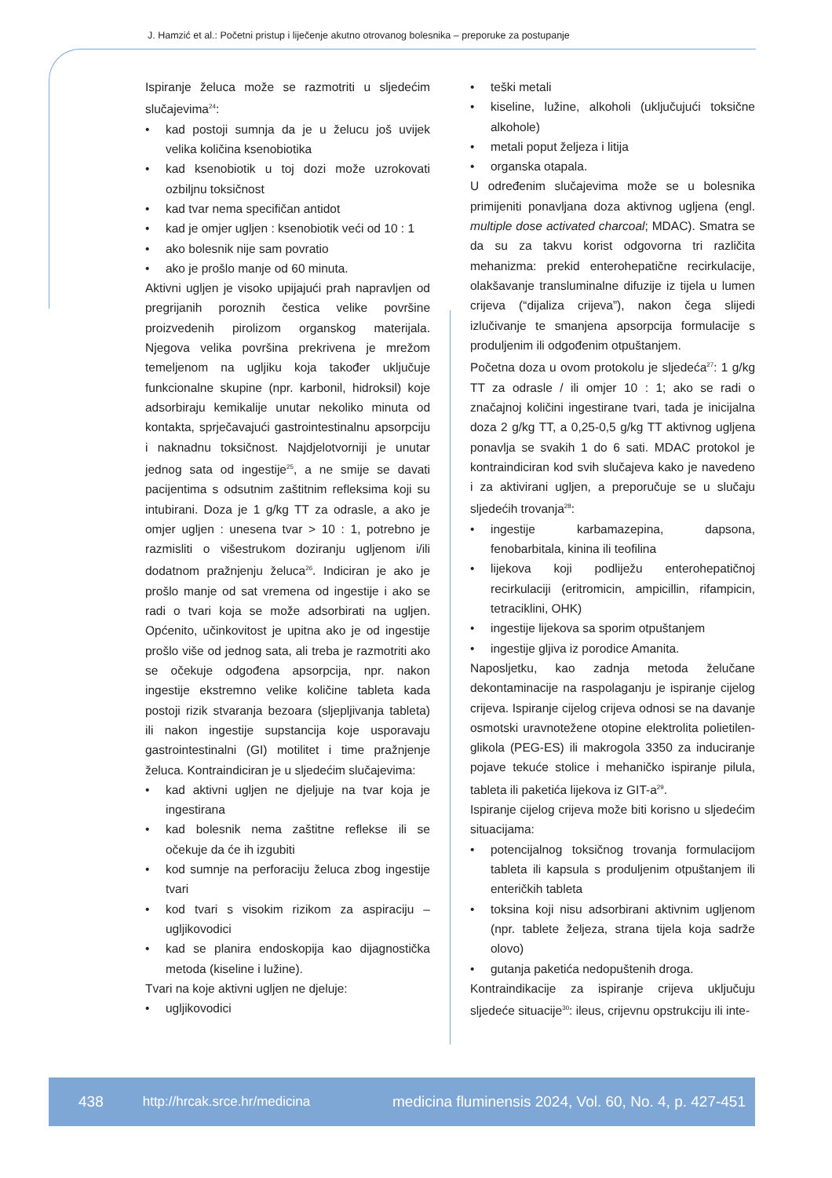J. Hamzić et al.: Početni pristup i liječenje akutno otrovanog bolesnika – preporuke za postupanje
Ispiranje želuca može se razmotriti u sljedećim slučajevima<sup>24</sup>:
kad postoji sumnja da je u želucu još uvijek velika količina ksenobiotika
kad ksenobiotik u toj dozi može uzrokovati ozbiljnu toksičnost
kad tvar nema specifičan antidot
kad je omjer ugljen : ksenobiotik veći od 10 : 1
ako bolesnik nije sam povratio
ako je prošlo manje od 60 minuta.
Aktivni ugljen je visoko upijajući prah napravljen od pregrijanih poroznih čestica velike površine proizvedenih pirolizom organskog materijala. Njegova velika površina prekrivena je mrežom temeljenom na ugljiku koja također uključuje funkcionalne skupine (npr. karbonil, hidroksil) koje adsorbiraju kemikalije unutar nekoliko minuta od kontakta, sprječavajući gastrointestinalnu apsorpciju i naknadnu toksičnost. Najdjelotvorniji je unutar jednog sata od ingestije<sup>25</sup>, a ne smije se davati pacijentima s odsutnim zaštitnim refleksima koji su intubirani. Doza je 1 g/kg TT za odrasle, a ako je omjer ugljen : unesena tvar > 10 : 1, potrebno je razmisliti o višestrukom doziranju ugljenom i/ili dodatnom pražnjenju želuca<sup>26</sup>. Indiciran je ako je prošlo manje od sat vremena od ingestije i ako se radi o tvari koja se može adsorbirati na ugljen. Općenito, učinkovitost je upitna ako je od ingestije prošlo više od jednog sata, ali treba je razmotriti ako se očekuje odgođena apsorpcija, npr. nakon ingestije ekstremno velike količine tableta kada postoji rizik stvaranja bezoara (sljepljivanja tableta) ili nakon ingestije supstancija koje usporavaju gastrointestinalni (GI) motilitet i time pražnjenje želuca. Kontraindiciran je u sljedećim slučajevima:
kad aktivni ugljen ne djeljuje na tvar koja je ingestirana
kad bolesnik nema zaštitne reflekse ili se očekuje da će ih izgubiti
kod sumnje na perforaciju želuca zbog ingestije tvari
kod tvari s visokim rizikom za aspiraciju – ugljikovodici
kad se planira endoskopija kao dijagnostička metoda (kiseline i lužine).
Tvari na koje aktivni ugljen ne djeluje:
ugljikovodici
teški metali
kiseline, lužine, alkoholi (uključujući toksične alkohole)
metali poput željeza i litija
organska otapala.
U određenim slučajevima može se u bolesnika primijeniti ponavljana doza aktivnog ugljena (engl. multiple dose activated charcoal; MDAC). Smatra se da su za takvu korist odgovorna tri različita mehanizma: prekid enterohepatične recirkulacije, olakšavanje transluminalne difuzije iz tijela u lumen crijeva (“dijaliza crijeva”), nakon čega slijedi izlučivanje te smanjena apsorpcija formulacije s produljenim ili odgođenim otpuštanjem.
Početna doza u ovom protokolu je sljedeća<sup>27</sup>: 1 g/kg TT za odrasle / ili omjer 10 : 1; ako se radi o značajnoj količini ingestirane tvari, tada je inicijalna doza 2 g/kg TT, a 0,25-0,5 g/kg TT aktivnog ugljena ponavlja se svakih 1 do 6 sati. MDAC protokol je kontraindiciran kod svih slučajeva kako je navedeno i za aktivirani ugljen, a preporučuje se u slučaju sljedećih trovanja<sup>28</sup>:
ingestije karbamazepina, dapsona, fenobarbitala, kinina ili teofilina
lijekova koji podliježu enterohepatičnoj recirkulaciji (eritromicin, ampicillin, rifampicin, tetraciklini, OHK)
ingestije lijekova sa sporim otpuštanjem
ingestije gljiva iz porodice Amanita.
Naposljetku, kao zadnja metoda želučane dekontaminacije na raspolaganju je ispiranje cijelog crijeva. Ispiranje cijelog crijeva odnosi se na davanje osmotski uravnotežene otopine elektrolita polietilen-glikola (PEG-ES) ili makrogola 3350 za induciranje pojave tekuće stolice i mehaničko ispiranje pilula, tableta ili paketića lijekova iz GIT-a<sup>29</sup>.
Ispiranje cijelog crijeva može biti korisno u sljedećim situacijama:
potencijalnog toksičnog trovanja formulacijom tableta ili kapsula s produljenim otpuštanjem ili enteričkih tableta
toksina koji nisu adsorbirani aktivnim ugljenom (npr. tablete željeza, strana tijela koja sadrže olovo)
gutanja paketića nedopuštenih droga.
Kontraindikacije za ispiranje crijeva uključuju sljedeće situacije<sup>30</sup>: ileus, crijevnu opstrukciju ili inte-
438 http://hrcak.srce.hr/medicina medicina fluminensis 2024, Vol. 60, No. 4, p. 427-451